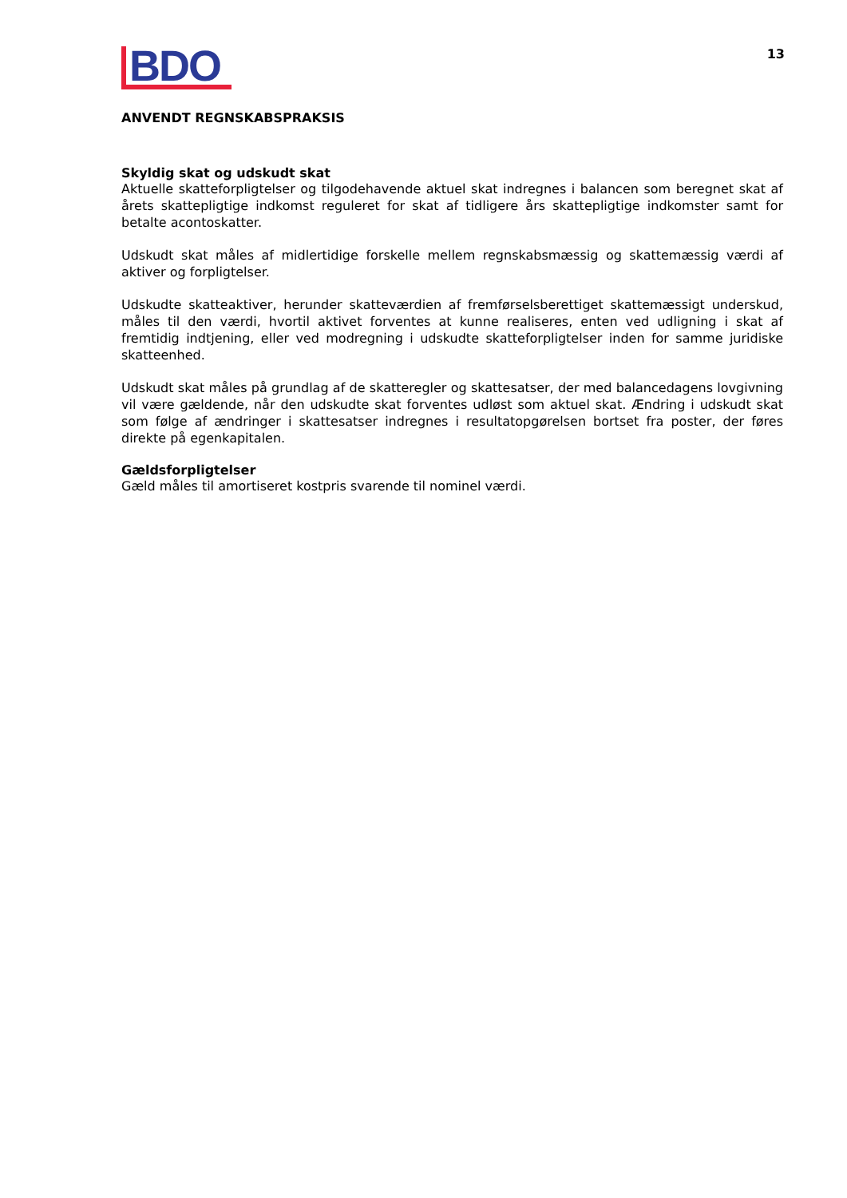BDO
13
ANVENDT REGNSKABSPRAKSIS
Skyldig skat og udskudt skat
Aktuelle skatteforpligtelser og tilgodehavende aktuel skat indregnes i balancen som beregnet skat af årets skattepligtige indkomst reguleret for skat af tidligere års skattepligtige indkomster samt for betalte acontoskatter.
Udskudt skat måles af midlertidige forskelle mellem regnskabsmæssig og skattemæssig værdi af aktiver og forpligtelser.
Udskudte skatteaktiver, herunder skatteværdien af fremførselsberettiget skattemæssigt underskud, måles til den værdi, hvortil aktivet forventes at kunne realiseres, enten ved udligning i skat af fremtidig indtjening, eller ved modregning i udskudte skatteforpligtelser inden for samme juridiske skatteenhed.
Udskudt skat måles på grundlag af de skatteregler og skattesatser, der med balancedagens lovgivning vil være gældende, når den udskudte skat forventes udløst som aktuel skat. Ændring i udskudt skat som følge af ændringer i skattesatser indregnes i resultatopgørelsen bortset fra poster, der føres direkte på egenkapitalen.
Gældsforpligtelser
Gæld måles til amortiseret kostpris svarende til nominel værdi.